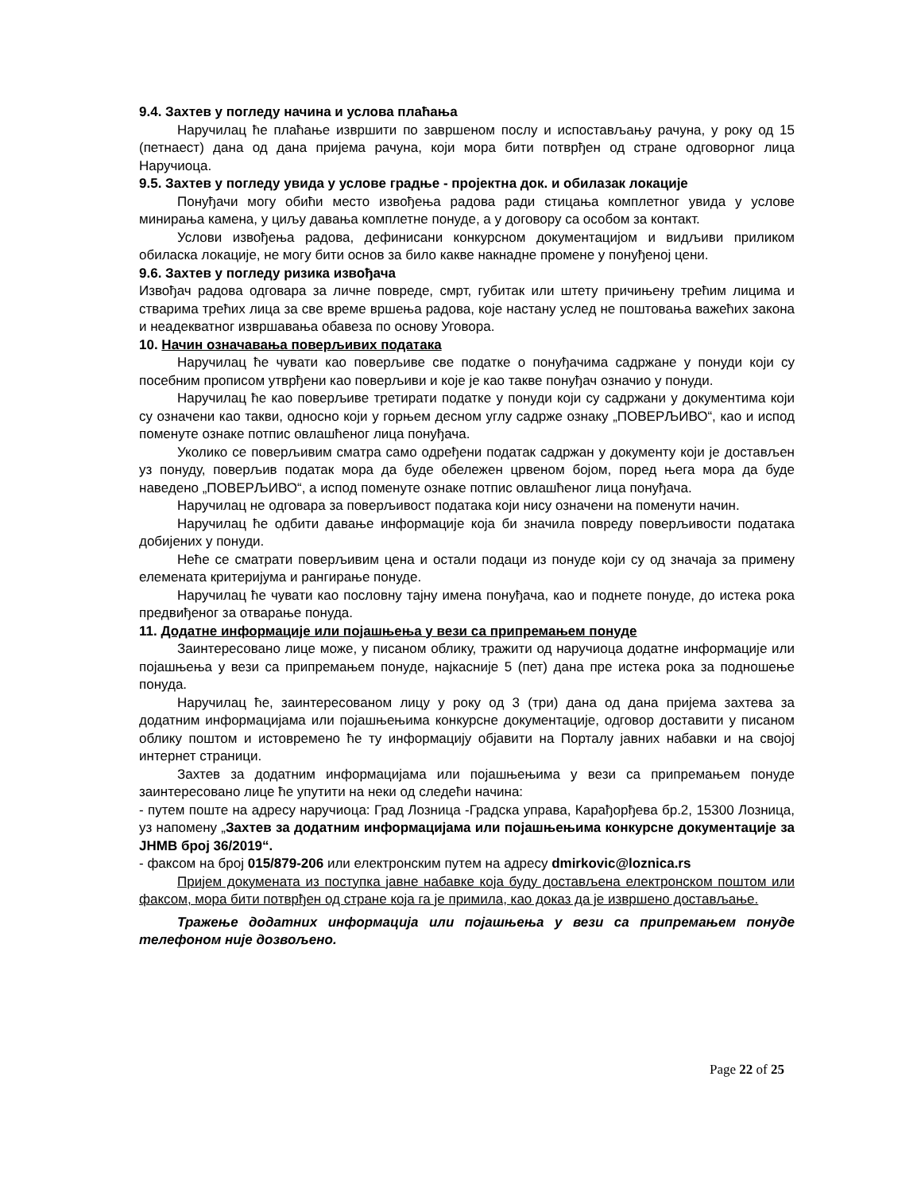9.4. Захтев у погледу начина и услова плаћања
Наручилац ће плаћање извршити по завршеном послу и испостављању рачуна, у року од 15 (петнаест) дана од дана пријема рачуна, који мора бити потврђен од стране одговорног лица Наручиоца.
9.5. Захтев у погледу увида у услове градње - пројектна док. и обилазак локације
Понуђачи могу обићи место извођења радова ради стицања комплетног увида у услове минирања камена, у циљу давања комплетне понуде, а у договору са особом за контакт.
Услови извођења радова, дефинисани конкурсном документацијом и видљиви приликом обиласка локације, не могу бити основ за било какве накнадне промене у понуђеној цени.
9.6. Захтев у погледу ризика извођача
Извођач радова одговара за личне повреде, смрт, губитак или штету причињену трећим лицима и стварима трећих лица за све време вршења радова, које настану услед не поштовања важећих закона и неадекватног извршавања обавеза по основу Уговора.
10. Начин означавања поверљивих података
Наручилац ће чувати као поверљиве све податке о понуђачима садржане у понуди који су посебним прописом утврђени као поверљиви и које је као такве понуђач означио у понуди.
Наручилац ће као поверљиве третирати податке у понуди који су садржани у документима који су означени као такви, односно који у горњем десном углу садрже ознаку „ПОВЕРЉИВО“, као и испод поменуте ознаке потпис овлашћеног лица понуђача.
Уколико се поверљивим сматра само одређени податак садржан у документу који је достављен уз понуду, поверљив податак мора да буде обележен црвеном бојом, поред њега мора да буде наведено „ПОВЕРЉИВО“, а испод поменуте ознаке потпис овлашћеног лица понуђача.
Наручилац не одговара за поверљивост података који нису означени на поменути начин.
Наручилац ће одбити давање информације која би значила повреду поверљивости података добијених у понуди.
Неће се сматрати поверљивим цена и остали подаци из понуде који су од значаја за примену елемената критеријума и рангирање понуде.
Наручилац ће чувати као пословну тајну имена понуђача, као и поднете понуде, до истека рока предвиђеног за отварање понуда.
11. Додатне информације или појашњења у вези са припремањем понуде
Заинтересовано лице може, у писаном облику, тражити од наручиоца додатне информације или појашњења у вези са припремањем понуде, најкасније 5 (пет) дана пре истека рока за подношење понуда.
Наручилац ће, заинтересованом лицу у року од 3 (три) дана од дана пријема захтева за додатним информацијама или појашњењима конкурсне документације, одговор доставити у писаном облику поштом и истовремено ће ту информацију објавити на Порталу јавних набавки и на својој интернет страници.
Захтев за додатним информацијама или појашњењима у вези са припремањем понуде заинтересовано лице ће упутити на неки од следећи начина:
- путем поште на адресу наручиоца: Град Лозница -Градска управа, Карађорђева бр.2, 15300 Лозница, уз напомену „Захтев за додатним информацијама или појашњењима конкурсне документације за ЈНМВ број 36/2019“.
- факсом на број 015/879-206 или електронским путем на адресу dmirkovic@loznica.rs
Пријем докумената из поступка јавне набавке која буду достављена електронском поштом или факсом, мора бити потврђен од стране која га је примила, као доказ да је извршено достављање.
Тражење додатних информација или појашњења у вези са припремањем понуде телефоном није дозвољено.
Page 22 of 25